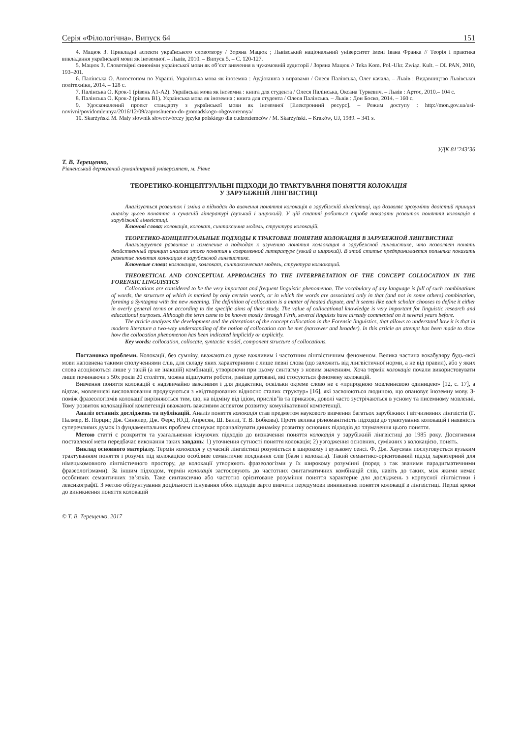Серія «Філологічна». Випуск 64 151
4. Мацюк З. Прикладні аспекти українського словотвору / Зоряна Мацюк ; Львівський національний університет імені Івана Франка // Теорія і практика викладання української мови як іноземної. – Львів, 2010. – Випуск 5. – С. 120-127.
5. Мацюк З. Словотвірні синоніми української мови як об’єкт вивчення в чужомовній аудиторії / Зоряна Мацюк // Teka Kom. Pol.-Ukr. Związ. Kult. – OL PAN, 2010, 193–201.
6. Палінська О. Автостопом по Україні. Українська мова як іноземна : Аудіокнига з вправами / Олеся Палінська, Олег качала. – Львів : Видавництво Львівської політехніки, 2014. – 128 с.
7. Палінська О. Крок-1 (рівень А1-А2). Українська мова як іноземна : книга для студента / Олеся Палінська, Оксана Туркевич. – Львів : Артос, 2010.– 104 с.
8. Палінська О. Крок-2 (рівень В1). Українська мова як іноземна : книга для студента / Олеся Палінська. – Львів : Дон Боско, 2014. – 160 с.
9. Удосконалений проект стандарту з української мови як іноземної [Електронний ресурс]. – Режим доступу : http://mon.gov.ua/usi-novivni/povidomlennya/2016/12/09/zaproshuemo-do-gromadskogo-obgovorennya/
10. Skarżyński M. Mały słownik słowotwórczy języka polskiego dla cudzoziemców / M. Skarżyński. – Kraków, UJ, 1989. – 341 s.
УДК 81’243’36
Т. В. Терещенко,
Рівненський державний гуманітарний університет, м. Рівне
ТЕОРЕТИКО-КОНЦЕПТУАЛЬНІ ПІДХОДИ ДО ТРАКТУВАННЯ ПОНЯТТЯ КОЛОКАЦІЯ
У ЗАРУБІЖНІЙ ЛІНГВІСТИЦІ
Аналізується розвиток і зміна в підходах до вивчення поняття колокація в зарубіжній лінгвістиці, що дозволяє зрозуміти двоїстий принцип аналізу цього поняття в сучасній літературі (вузький і широкий). У цій статті робиться спроба показати розвиток поняття колокація в зарубіжній лінгвістиці.
Ключові слова: колокація, колокат, синтаксична модель, структура колокацій.
ТЕОРЕТИКО-КОНЦЕПТУАЛЬНЫЕ ПОДХОДЫ К ТРАКТОВКЕ ПОНЯТИЯ КОЛОКАЦИЯ В ЗАРУБЕЖНОЙ ЛИНГВИСТИКЕ
Анализируется развитие и изменение в подходах к изучению понятия коллокация в зарубежной лингвистике, что позволяет понять двойственный принцип анализа этого понятия в современной литературе (узкий и широкий). В этой статье предпринимается попытка показать развитие понятия колокация в зарубежной лингвистике.
Ключевые слова: коллокация, коллокат, синтаксическая модель, структура коллокаций.
THEORETICAL AND CONCEPTUAL APPROACHES TO THE INTERPRETATION OF THE CONCEPT COLLOCATION IN THE FORENSIC LINGUISTICS
Collocations are considered to be the very important and frequent linguistic phenomenon. The vocabulary of any language is full of such combinations of words, the structure of which is marked by only certain words, or in which the words are associated only in that (and not in some others) combination, forming a Syntagma with the new meaning. The definition of collocation is a matter of heated dispute, and it seems like each scholar chooses to define it either in overly general terms or according to the specific aims of their study. The value of collocational knowledge is very important for linguistic research and educational purposes. Although the term came to be known mostly through Firth, several linguists have already commented on it several years before.
The article analyzes the development and the alterations of the concept collocation in the Forensic linguistics, that allows to understand how it is that in modern literature a two-way understanding of the notion of collocation can be met (narrower and broader). In this article an attempt has been made to show how the collocation phenomenon has been indicated implicitly or explicitly.
Key words: collocation, collocate, syntactic model, component structure of collocations.
Постановка проблеми. Колокації, без сумніву, вважаються дуже важливим і частотним лінгвістичним феноменом. Велика частина вокабуляру будь-якої мови наповнена такими сполученнями слів, для складу яких характерними є лише певні слова (що залежить від лінгвістичної норми, а не від правил), або у яких слова асоціюються лише у такій (а не інакшій) комбінації, утворюючи при цьому синтагму з новим значенням. Хоча термін колокація почали використовувати лише починаючи з 50х років 20 століття, можна відшукати роботи, раніше датовані, які стосуються феномену колокацій.
Вивчення поняття колокацій є надзвичайно важливим і для дидактики, оскільки окреме слово не є «природною мовленнєвою одиницею» [12, с. 17], а відтак, мовленнєві висловлювання продукуються з «відтворюваних відносно сталих структур» [16], які засвоюються людиною, що опановує іноземну мову. З-поміж фразеологізмів колокації вирізняються тим, що, на відміну від ідіом, прислів’їв та приказок, доволі часто зустрічаються в усному та писемному мовленні. Тому розвиток колокаційної компетенції вважають важливим аспектом розвитку комунікативної компетенції.
Аналіз останніх досліджень та публікацій. Аналіз поняття колокація став предметом наукового вивчення багатьох зарубіжних і вітчизняних лінгвістів (Г. Палмер, В. Порциг, Дж. Синклер, Дж. Ферс, Ю.Д. Апресян, Ш. Баллі, Т. В. Бобкова). Проте велика різноманітність підходів до трактування колокацій і наявність суперечливих думок із фундаментальних проблем спонукає проаналізувати динаміку розвитку основних підходів до тлумачення цього поняття.
Метою статті є розкриття та узагальнення існуючих підходів до визначення поняття колокація у зарубіжній лінгвістиці до 1985 року. Досягнення поставленої мети передбачає виконання таких завдань: 1) уточнення сутності поняття колокація; 2) узгодження основних, суміжних з колокацією, понять.
Виклад основного матеріалу. Термін колокація у сучасній лінгвістиці розуміється в широкому і вузькому сенсі. Ф. Дж. Хаусман послуговується вузьким трактуванням поняття і розуміє під колокацією особливе семантичне поєднання слів (бази і колоката). Такий семантико-орієнтований підхід характерний для німецькомовного лінгвістичного простору, де колокації утворюють фразеологізми у їх широкому розумінні (поряд з так званими парадигматичними фразеологізмами). За іншим підходом, термін колокація застосовують до частотних синтагматичних комбінацій слів, навіть до таких, між якими немає особливих семантичних зв’язків. Таке синтаксично або частотно орієнтоване розуміння поняття характерне для досліджень з корпусної лінгвістики і лексикографії. З метою обґрунтування доцільності існування обох підходів варто вивчити передумови виникнення поняття колокації в лінгвістиці. Перші кроки до виникнення поняття колокацій
© Т. В. Терещенко, 2017